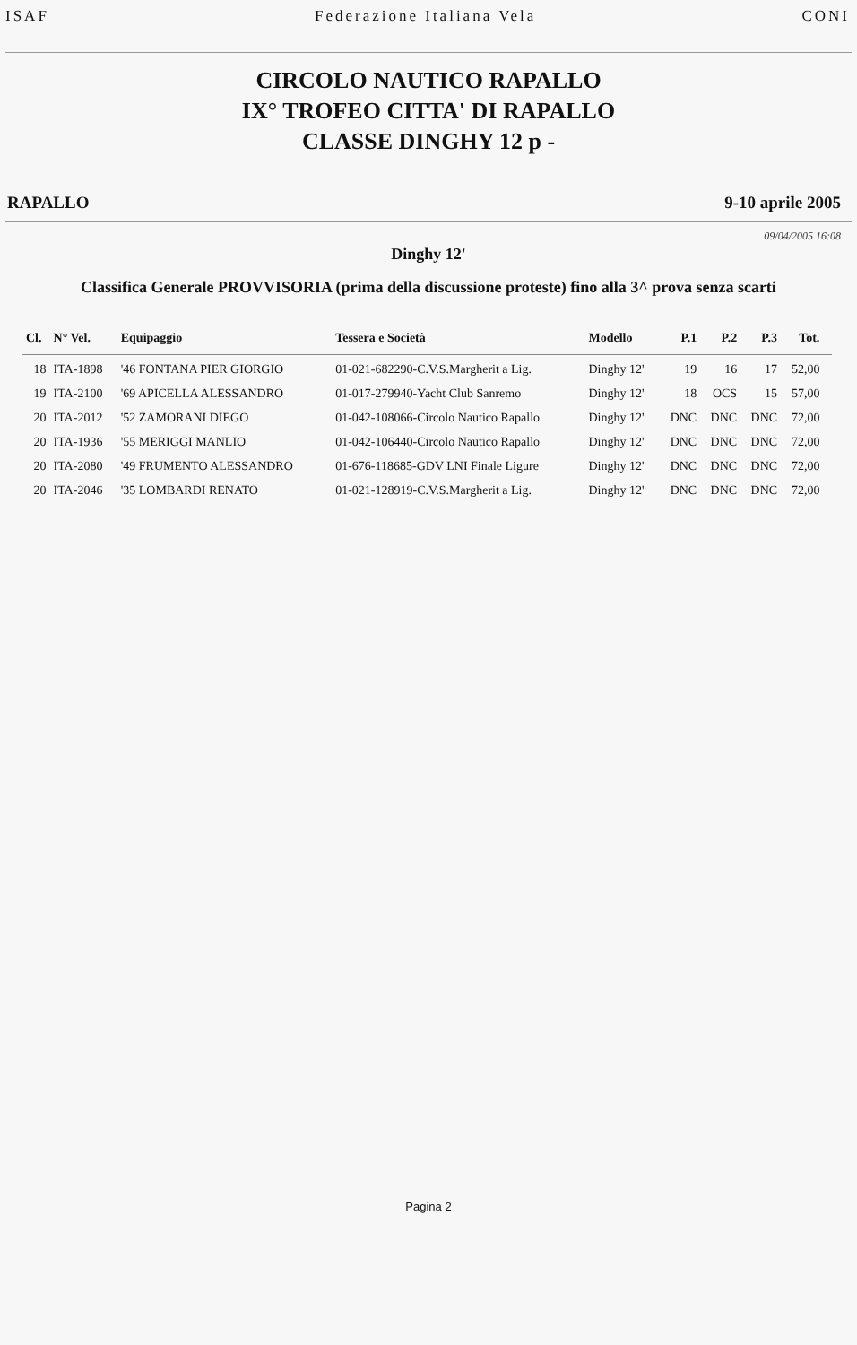ISAF Federazione Italiana Vela CONI
CIRCOLO NAUTICO RAPALLO
IX° TROFEO CITTA' DI RAPALLO
CLASSE DINGHY 12 p -
RAPALLO 9-10 aprile 2005
09/04/2005 16:08
Dinghy 12'
Classifica Generale PROVVISORIA (prima della discussione proteste) fino alla 3^ prova senza scarti
| Cl. | N° Vel. | Equipaggio | Tessera e Società | Modello | P.1 | P.2 | P.3 | Tot. | |
| --- | --- | --- | --- | --- | --- | --- | --- | --- | --- |
| 18 | ITA-1898 | '46 FONTANA PIER GIORGIO | 01-021-682290-C.V.S.Margherit a Lig. | Dinghy 12' | 19 | 16 | 17 | 52,00 | |
| 19 | ITA-2100 | '69 APICELLA ALESSANDRO | 01-017-279940-Yacht Club Sanremo | Dinghy 12' | 18 | OCS | 15 | 57,00 | |
| 20 | ITA-2012 | '52 ZAMORANI DIEGO | 01-042-108066-Circolo Nautico Rapallo | Dinghy 12' | DNC | DNC | DNC | 72,00 | |
| 20 | ITA-1936 | '55 MERIGGI MANLIO | 01-042-106440-Circolo Nautico Rapallo | Dinghy 12' | DNC | DNC | DNC | 72,00 | |
| 20 | ITA-2080 | '49 FRUMENTO ALESSANDRO | 01-676-118685-GDV LNI Finale Ligure | Dinghy 12' | DNC | DNC | DNC | 72,00 | |
| 20 | ITA-2046 | '35 LOMBARDI RENATO | 01-021-128919-C.V.S.Margherit a Lig. | Dinghy 12' | DNC | DNC | DNC | 72,00 | |
Pagina 2